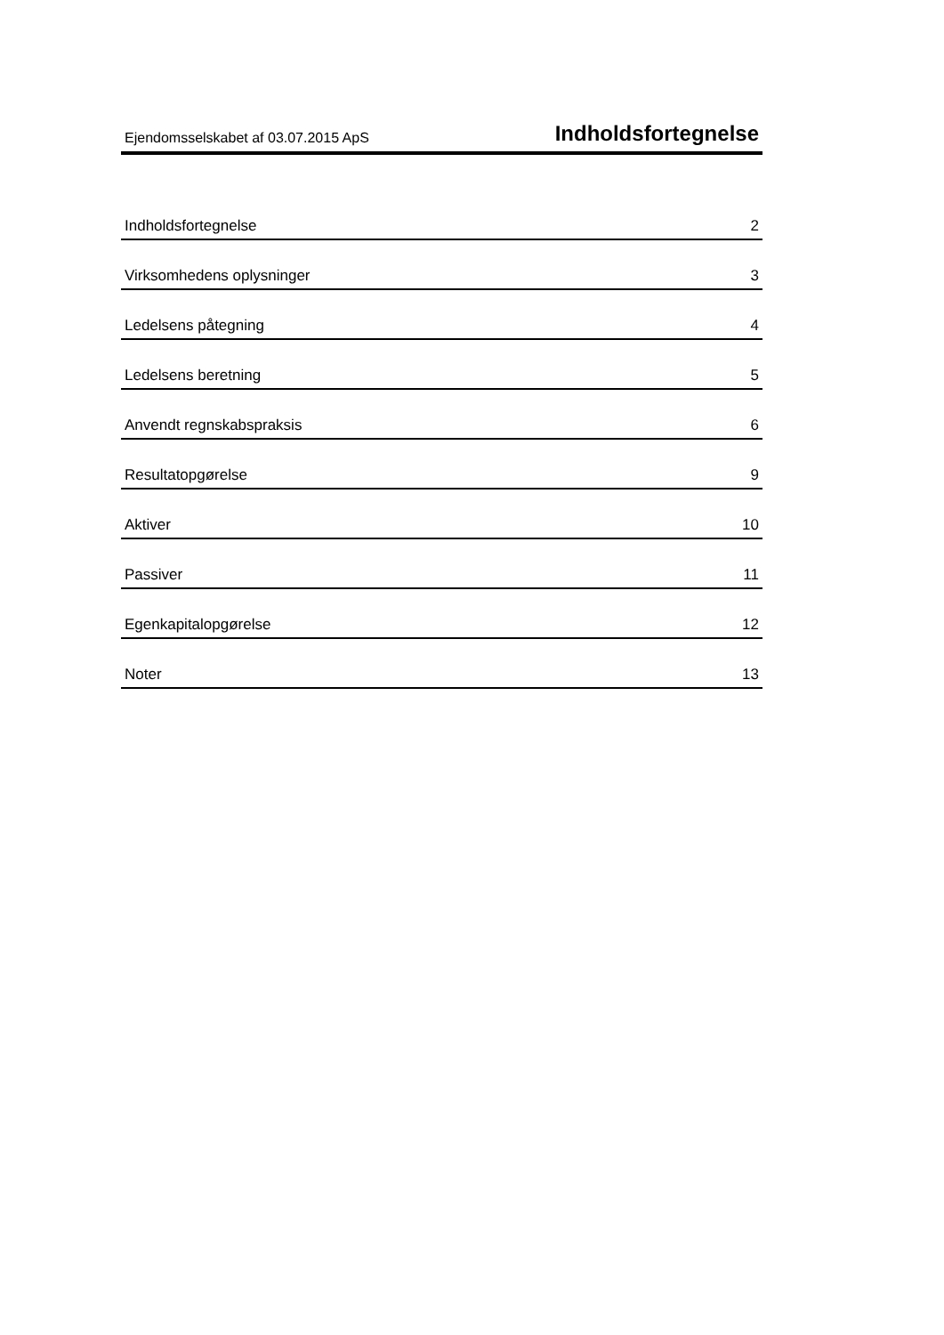Ejendomsselskabet af 03.07.2015 ApS Indholdsfortegnelse
Indholdsfortegnelse 2
Virksomhedens oplysninger 3
Ledelsens påtegning 4
Ledelsens beretning 5
Anvendt regnskabspraksis 6
Resultatopgørelse 9
Aktiver 10
Passiver 11
Egenkapitalopgørelse 12
Noter 13